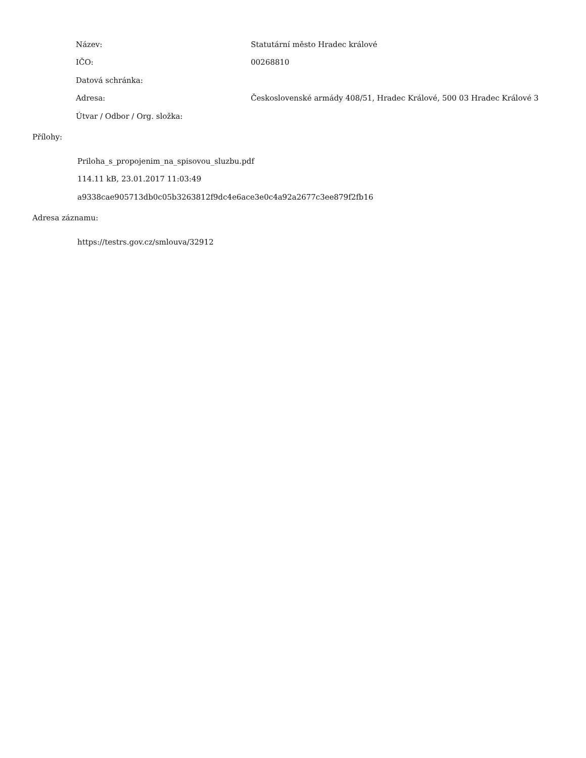| Název: | Statutární město Hradec králové |
| IČO: | 00268810 |
| Datová schránka: | |
| Adresa: | Československé armády 408/51, Hradec Králové, 500 03 Hradec Králové 3 |
| Útvar / Odbor / Org. složka: | |
Přílohy:
Priloha_s_propojenim_na_spisovou_sluzbu.pdf
114.11 kB, 23.01.2017 11:03:49
a9338cae905713db0c05b3263812f9dc4e6ace3e0c4a92a2677c3ee879f2fb16
Adresa záznamu:
https://testrs.gov.cz/smlouva/32912